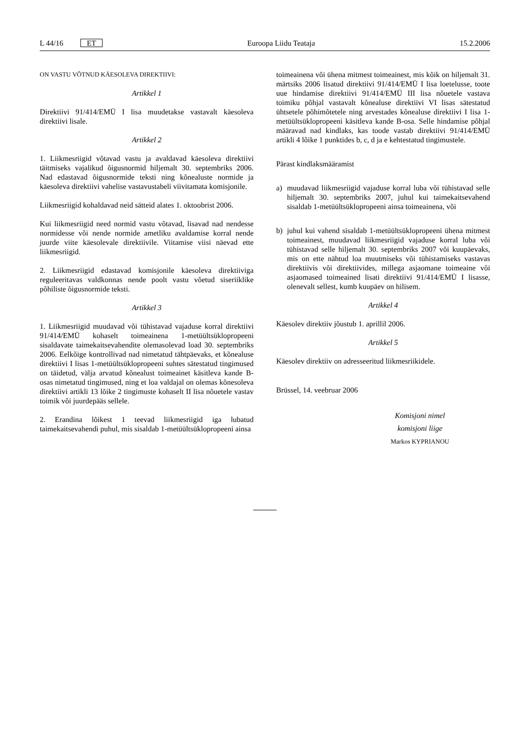L 44/16 ET Euroopa Liidu Teataja 15.2.2006
ON VASTU VÕTNUD KÄESOLEVA DIREKTIIVI:
Artikkel 1
Direktiivi 91/414/EMÜ I lisa muudetakse vastavalt käesoleva direktiivi lisale.
Artikkel 2
1. Liikmesriigid võtavad vastu ja avaldavad käesoleva direktiivi täitmiseks vajalikud õigusnormid hiljemalt 30. septembriks 2006. Nad edastavad õigusnormide teksti ning kõnealuste normide ja käesoleva direktiivi vahelise vastavustabeli viivitamata komisjonile.
Liikmesriigid kohaldavad neid sätteid alates 1. oktoobrist 2006.
Kui liikmesriigid need normid vastu võtavad, lisavad nad nendesse normidesse või nende normide ametliku avaldamise korral nende juurde viite käesolevale direktiivile. Viitamise viisi näevad ette liikmesriigid.
2. Liikmesriigid edastavad komisjonile käesoleva direktiiviga reguleeritavas valdkonnas nende poolt vastu võetud siseriiklike põhiliste õigusnormide teksti.
Artikkel 3
1. Liikmesriigid muudavad või tühistavad vajaduse korral direktiivi 91/414/EMÜ kohaselt toimeainena 1-metüültsüklopropeeni sisaldavate taimekaitsevahendite olemasolevad load 30. septembriks 2006. Eelkõige kontrollivad nad nimetatud tähtpäevaks, et kõnealuse direktiivi I lisas 1-metüültsüklopropeeni suhtes sätestatud tingimused on täidetud, välja arvatud kõnealust toimeainet käsitleva kande B-osas nimetatud tingimused, ning et loa valdajal on olemas kõnesoleva direktiivi artikli 13 lõike 2 tingimuste kohaselt II lisa nõuetele vastav toimik või juurdepääs sellele.
2. Erandina lõikest 1 teevad liikmesriigid iga lubatud taimekaitsevahendi puhul, mis sisaldab 1-metüültsüklopropeeni ainsa
toimeainena või ühena mitmest toimeainest, mis kõik on hiljemalt 31. märtsiks 2006 lisatud direktiivi 91/414/EMÜ I lisa loetelusse, toote uue hindamise direktiivi 91/414/EMÜ III lisa nõuetele vastava toimiku põhjal vastavalt kõnealuse direktiivi VI lisas sätestatud ühtsetele põhimõtetele ning arvestades kõnealuse direktiivi I lisa 1-metüültsüklopropeeni käsitleva kande B-osa. Selle hindamise põhjal määravad nad kindlaks, kas toode vastab direktiivi 91/414/EMÜ artikli 4 lõike 1 punktides b, c, d ja e kehtestatud tingimustele.
Pärast kindlaksmääramist
a) muudavad liikmesriigid vajaduse korral luba või tühistavad selle hiljemalt 30. septembriks 2007, juhul kui taimekaitsevahend sisaldab 1-metüültsüklopropeeni ainsa toimeainena, või
b) juhul kui vahend sisaldab 1-metüültsüklopropeeni ühena mitmest toimeainest, muudavad liikmesriigid vajaduse korral luba või tühistavad selle hiljemalt 30. septembriks 2007 või kuupäevaks, mis on ette nähtud loa muutmiseks või tühistamiseks vastavas direktiivis või direktiivides, millega asjaomane toimeaine või asjaomased toimeained lisati direktiivi 91/414/EMÜ I lisasse, olenevalt sellest, kumb kuupäev on hilisem.
Artikkel 4
Käesolev direktiiv jõustub 1. aprillil 2006.
Artikkel 5
Käesolev direktiiv on adresseeritud liikmesriikidele.
Brüssel, 14. veebruar 2006
Komisjoni nimel
komisjoni liige
Markos KYPRIANOU